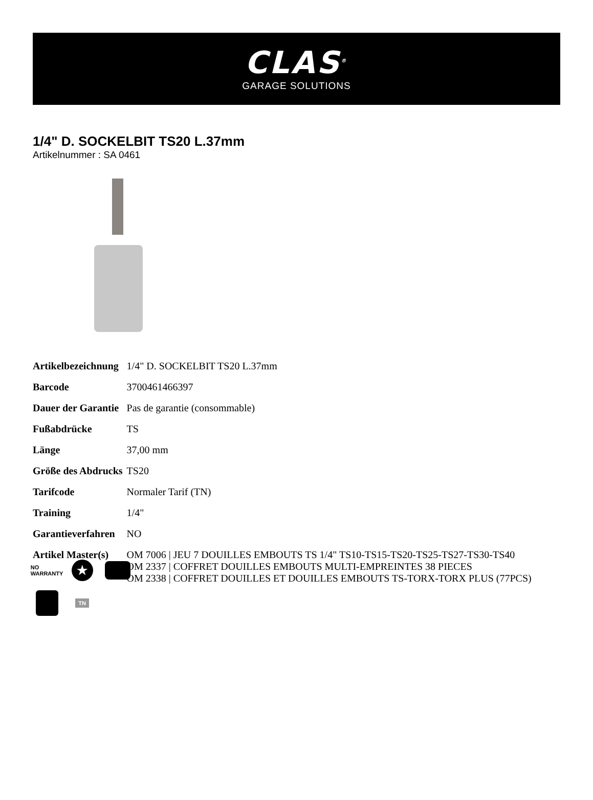CLAS<sup>®</sup>
GARAGE SOLUTIONS
1/4" D. SOCKELBIT TS20 L.37mm
Artikelnummer : SA 0461
| Artikelbezeichnung | 1/4" D. SOCKELBIT TS20 L.37mm |
| Barcode | 3700461466397 |
| Dauer der Garantie | Pas de garantie (consommable) |
| Fußabdrücke | TS |
| Länge | 37,00 mm |
| Größe des Abdrucks | TS20 |
| Tarifcode | Normaler Tarif (TN) |
| Training | 1/4" |
| Garantieverfahren | NO |
| Artikel Master(s) | OM 7006 / JEU 7 DOUILLES EMBOUTS TS 1/4" TS10-TS15-TS20-TS25-TS27-TS30-TS40 OM 2337 / COFFRET DOUILLES EMBOUTS MULTI-EMPREINTES 38 PIECES OM 2338 / COFFRET DOUILLES ET DOUILLES EMBOUTS TS-TORX-TORX PLUS (77PCS) |
NO
WARRANTY
★
TN